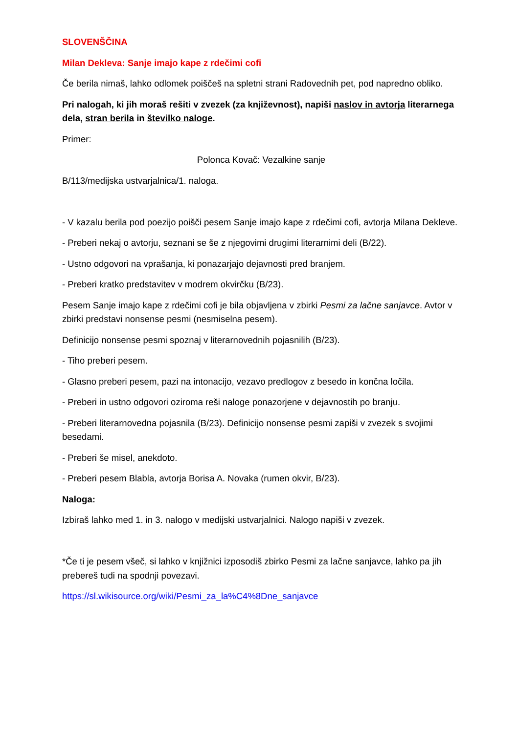SLOVENŠČINA
Milan Dekleva: Sanje imajo kape z rdečimi cofi
Če berila nimaš, lahko odlomek poiščeš na spletni strani Radovednih pet, pod napredno obliko.
Pri nalogah, ki jih moraš rešiti v zvezek (za književnost), napiši naslov in avtorja literarnega dela, stran berila in številko naloge.
Primer:
Polonca Kovač: Vezalkine sanje
B/113/medijska ustvarjalnica/1. naloga.
- V kazalu berila pod poezijo poišči pesem Sanje imajo kape z rdečimi cofi, avtorja Milana Dekleve.
- Preberi nekaj o avtorju, seznani se še z njegovimi drugimi literarnimi deli (B/22).
- Ustno odgovori na vprašanja, ki ponazarjajo dejavnosti pred branjem.
- Preberi kratko predstavitev v modrem okvirčku (B/23).
Pesem Sanje imajo kape z rdečimi cofi je bila objavljena v zbirki Pesmi za lačne sanjavce. Avtor v zbirki predstavi nonsense pesmi (nesmiselna pesem).
Definicijo nonsense pesmi spoznaj v literarnovednih pojasnilih (B/23).
- Tiho preberi pesem.
- Glasno preberi pesem, pazi na intonacijo, vezavo predlogov z besedo in končna ločila.
- Preberi in ustno odgovori oziroma reši naloge ponazorjene v dejavnostih po branju.
- Preberi literarnovedna pojasnila (B/23). Definicijo nonsense pesmi zapiši v zvezek s svojimi besedami.
- Preberi še misel, anekdoto.
- Preberi pesem Blabla, avtorja Borisa A. Novaka (rumen okvir, B/23).
Naloga:
Izbiraš lahko med 1. in 3. nalogo v medijski ustvarjalnici. Nalogo napiši v zvezek.
*Če ti je pesem všeč, si lahko v knjižnici izposodiš zbirko Pesmi za lačne sanjavce, lahko pa jih prebereš tudi na spodnji povezavi.
https://sl.wikisource.org/wiki/Pesmi_za_la%C4%8Dne_sanjavce